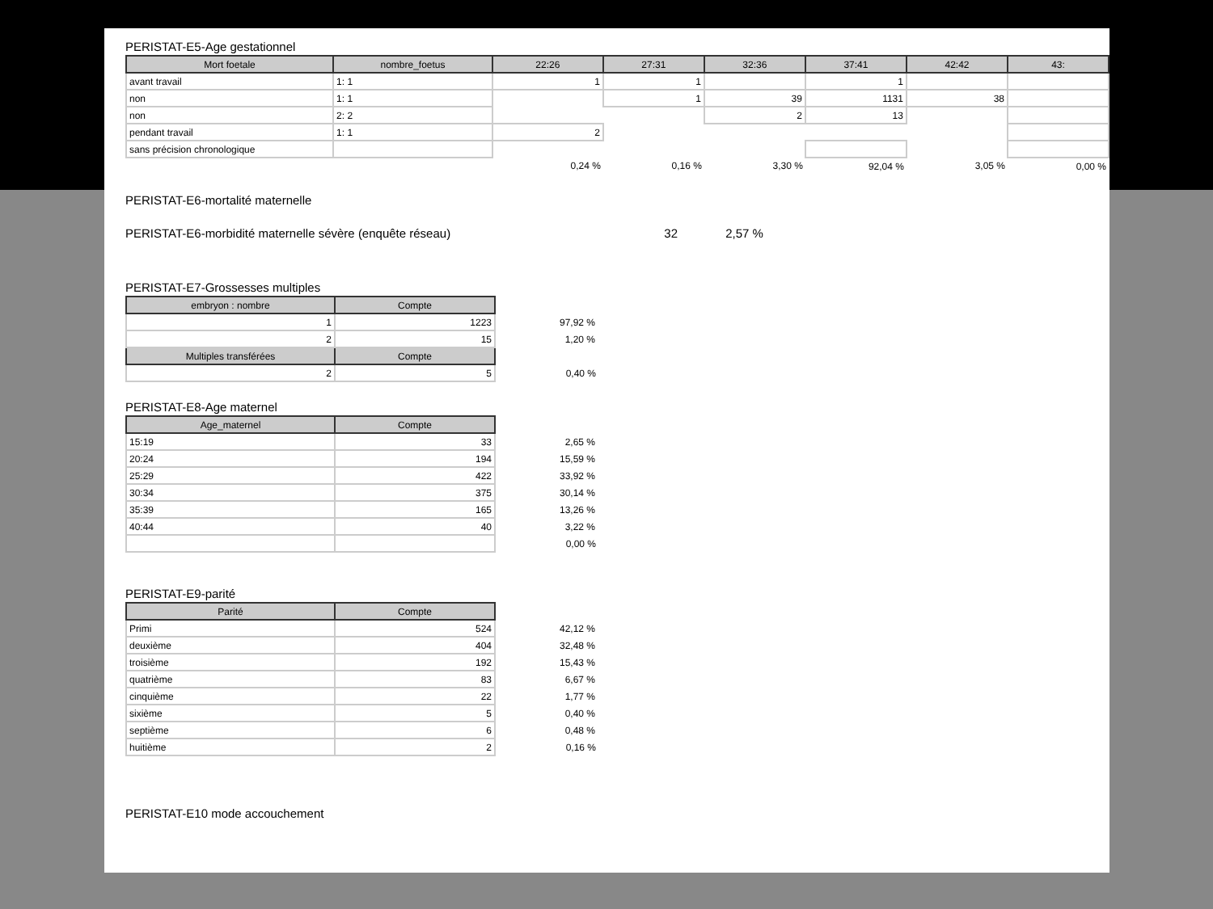PERISTAT-E5-Age gestationnel
| Mort foetale | nombre_foetus | 22:26 | 27:31 | 32:36 | 37:41 | 42:42 | 43: |
| --- | --- | --- | --- | --- | --- | --- | --- |
| avant travail | 1: 1 | 1 | 1 | | 1 | | |
| non | 1: 1 | | 1 | 39 | 1131 | 38 | |
| non | 2: 2 | | | 2 | 13 | | |
| pendant travail | 1: 1 | 2 | | | | | |
| sans précision chronologique | | | | | | | |
| | | 0,24 % | 0,16 % | 3,30 % | 92,04 % | 3,05 % | 0,00 % |
PERISTAT-E6-mortalité maternelle
PERISTAT-E6-morbidité maternelle sévère (enquête réseau) 32 2,57 %
PERISTAT-E7-Grossesses multiples
| embryon : nombre | Compte | |
| 1 | 1223 | 97,92 % |
| 2 | 15 | 1,20 % |
| Multiples transférées | Compte | |
| 2 | 5 | 0,40 % |
PERISTAT-E8-Age maternel
| Age_maternel | Compte | |
| 15:19 | 33 | 2,65 % |
| 20:24 | 194 | 15,59 % |
| 25:29 | 422 | 33,92 % |
| 30:34 | 375 | 30,14 % |
| 35:39 | 165 | 13,26 % |
| 40:44 | 40 | 3,22 % |
| | | 0,00 % |
PERISTAT-E9-parité
| Parité | Compte | |
| Primi | 524 | 42,12 % |
| deuxième | 404 | 32,48 % |
| troisième | 192 | 15,43 % |
| quatrième | 83 | 6,67 % |
| cinquième | 22 | 1,77 % |
| sixième | 5 | 0,40 % |
| septième | 6 | 0,48 % |
| huitième | 2 | 0,16 % |
PERISTAT-E10 mode accouchement